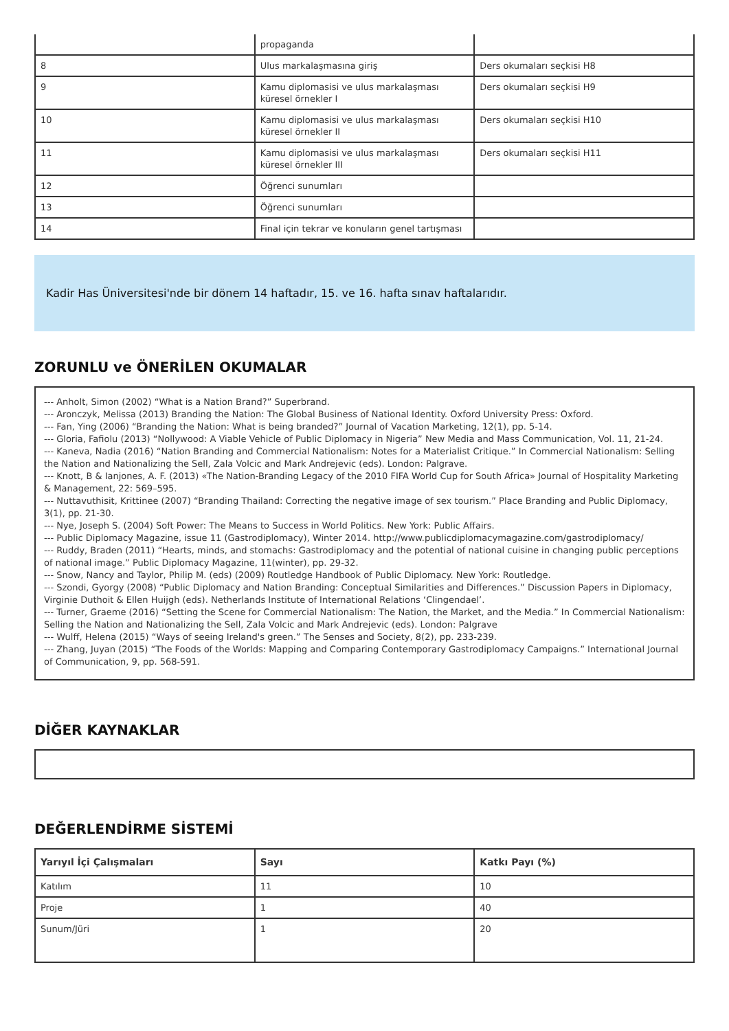| | propaganda | |
| 8 | Ulus markalaşmasına giriş | Ders okumaları seçkisi H8 |
| 9 | Kamu diplomasisi ve ulus markalaşması küresel örnekler I | Ders okumaları seçkisi H9 |
| 10 | Kamu diplomasisi ve ulus markalaşması küresel örnekler II | Ders okumaları seçkisi H10 |
| 11 | Kamu diplomasisi ve ulus markalaşması küresel örnekler III | Ders okumaları seçkisi H11 |
| 12 | Öğrenci sunumları | |
| 13 | Öğrenci sunumları | |
| 14 | Final için tekrar ve konuların genel tartışması | |
Kadir Has Üniversitesi'nde bir dönem 14 haftadır, 15. ve 16. hafta sınav haftalarıdır.
ZORUNLU ve ÖNERİLEN OKUMALAR
--- Anholt, Simon (2002) “What is a Nation Brand?” Superbrand.
--- Aronczyk, Melissa (2013) Branding the Nation: The Global Business of National Identity. Oxford University Press: Oxford.
--- Fan, Ying (2006) “Branding the Nation: What is being branded?” Journal of Vacation Marketing, 12(1), pp. 5-14.
--- Gloria, Fafiolu (2013) “Nollywood: A Viable Vehicle of Public Diplomacy in Nigeria” New Media and Mass Communication, Vol. 11, 21-24.
--- Kaneva, Nadia (2016) “Nation Branding and Commercial Nationalism: Notes for a Materialist Critique.” In Commercial Nationalism: Selling the Nation and Nationalizing the Sell, Zala Volcic and Mark Andrejevic (eds). London: Palgrave.
--- Knott, B & Ianjones, A. F. (2013) «The Nation-Branding Legacy of the 2010 FIFA World Cup for South Africa» Journal of Hospitality Marketing & Management, 22: 569–595.
--- Nuttavuthisit, Krittinee (2007) “Branding Thailand: Correcting the negative image of sex tourism.” Place Branding and Public Diplomacy, 3(1), pp. 21-30.
--- Nye, Joseph S. (2004) Soft Power: The Means to Success in World Politics. New York: Public Affairs.
--- Public Diplomacy Magazine, issue 11 (Gastrodiplomacy), Winter 2014. http://www.publicdiplomacymagazine.com/gastrodiplomacy/
--- Ruddy, Braden (2011) “Hearts, minds, and stomachs: Gastrodiplomacy and the potential of national cuisine in changing public perceptions of national image.” Public Diplomacy Magazine, 11(winter), pp. 29-32.
--- Snow, Nancy and Taylor, Philip M. (eds) (2009) Routledge Handbook of Public Diplomacy. New York: Routledge.
--- Szondi, Gyorgy (2008) “Public Diplomacy and Nation Branding: Conceptual Similarities and Differences.” Discussion Papers in Diplomacy, Virginie Duthoit & Ellen Huijgh (eds). Netherlands Institute of International Relations ‘Clingendael’.
--- Turner, Graeme (2016) “Setting the Scene for Commercial Nationalism: The Nation, the Market, and the Media.” In Commercial Nationalism: Selling the Nation and Nationalizing the Sell, Zala Volcic and Mark Andrejevic (eds). London: Palgrave
--- Wulff, Helena (2015) “Ways of seeing Ireland's green.” The Senses and Society, 8(2), pp. 233-239.
--- Zhang, Juyan (2015) “The Foods of the Worlds: Mapping and Comparing Contemporary Gastrodiplomacy Campaigns.” International Journal of Communication, 9, pp. 568-591.
DİĞER KAYNAKLAR
DEĞERLENDİRME SİSTEMİ
| Yarıyıl İçi Çalışmaları | Sayı | Katkı Payı (%) |
| --- | --- | --- |
| Katılım | 11 | 10 |
| Proje | 1 | 40 |
| Sunum/Jüri | 1 | 20 |